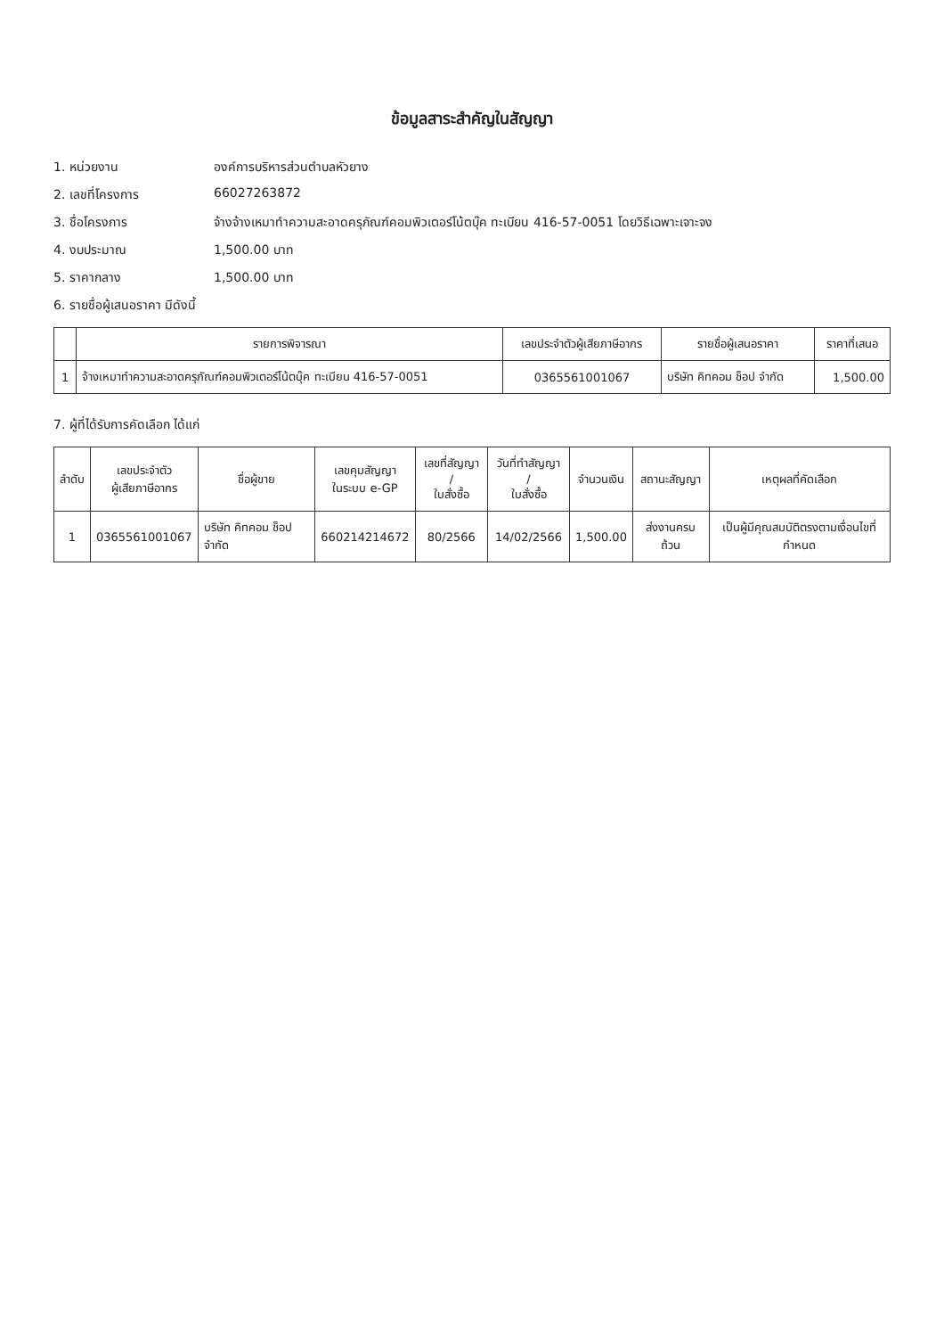ข้อมูลสาระสำคัญในสัญญา
1. หน่วยงาน องค์การบริหารส่วนตำบลหัวยาง
2. เลขที่โครงการ 66027263872
3. ชื่อโครงการ จ้างจ้างเหมาทำความสะอาดครุภัณฑ์คอมพิวเตอร์โน้ตบุ๊ค ทะเบียน 416-57-0051 โดยวิธีเฉพาะเจาะจง
4. งบประมาณ 1,500.00 บาท
5. ราคากลาง 1,500.00 บาท
6. รายชื่อผู้เสนอราคา มีดังนี้
| | รายการพิจารณา | เลขประจำตัวผู้เสียภาษีอากร | รายชื่อผู้เสนอราคา | ราคาที่เสนอ |
| --- | --- | --- | --- | --- |
| 1 | จ้างเหมาทำความสะอาดครุภัณฑ์คอมพิวเตอร์โน้ตบุ๊ค ทะเบียน 416-57-0051 | 0365561001067 | บริษัท คิทคอม ช็อป จำกัด | 1,500.00 |
7. ผู้ที่ได้รับการคัดเลือก ได้แก่
| ลำดับ | เลขประจำตัว ผู้เสียภาษีอากร | ชื่อผู้ขาย | เลขคุมสัญญา ในระบบ e-GP | เลขที่สัญญา / ใบสั่งซื้อ | วันที่ทำสัญญา / ใบสั่งซื้อ | จำนวนเงิน | สถานะสัญญา | เหตุผลที่คัดเลือก |
| --- | --- | --- | --- | --- | --- | --- | --- | --- |
| 1 | 0365561001067 | บริษัท คิทคอม ช็อป จำกัด | 660214214672 | 80/2566 | 14/02/2566 | 1,500.00 | ส่งงานครบถ้วน | เป็นผู้มีคุณสมบัติตรงตามเงื่อนไขที่กำหนด |